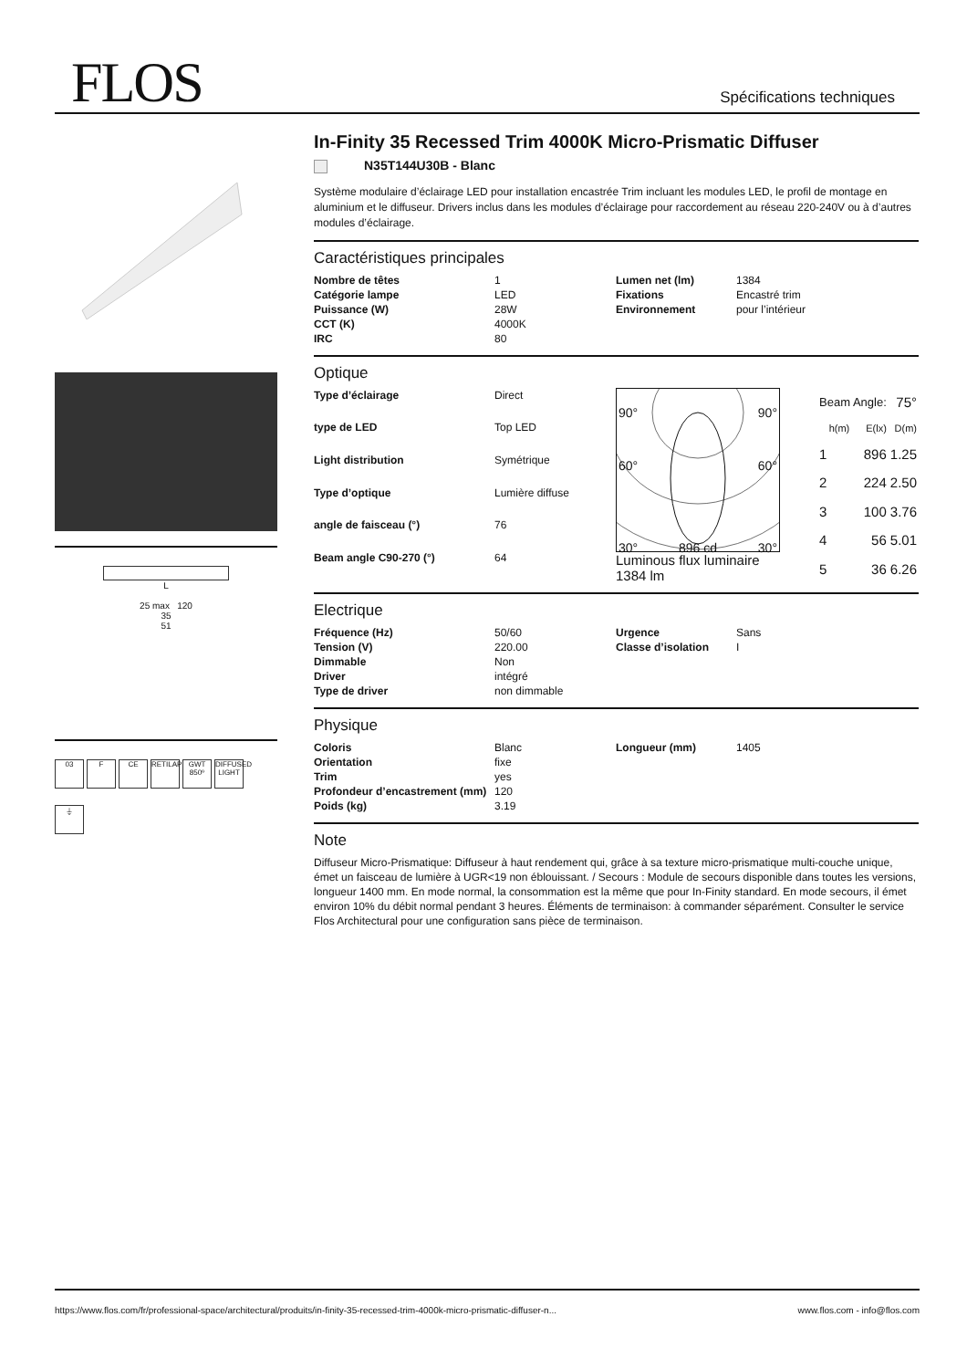FLOS Spécifications techniques
L
25 max 120
35
51
03 F CE RETILAP GWT 850º DIFFUSED LIGHT
⏚
In-Finity 35 Recessed Trim 4000K Micro-Prismatic Diffuser
N35T144U30B - Blanc
Système modulaire d’éclairage LED pour installation encastrée Trim incluant les modules LED, le profil de montage en aluminium et le diffuseur. Drivers inclus dans les modules d’éclairage pour raccordement au réseau 220-240V ou à d’autres modules d’éclairage.
Caractéristiques principales
| Nombre de têtes | 1 | Lumen net (lm) | 1384 |
| Catégorie lampe | LED | Fixations | Encastré trim |
| Puissance (W) | 28W | Environnement | pour l’intérieur |
| CCT (K) | 4000K | | |
| IRC | 80 | | |
Optique
| Type d’éclairage | Direct |
| type de LED | Top LED |
| Light distribution | Symétrique |
| Type d’optique | Lumière diffuse |
| angle de faisceau (°) | 76 |
| Beam angle C90-270 (°) | 64 |
90° 90°
60° 60°
30° 896 cd 30°
Luminous flux luminaire
1384 lm
| Beam Angle: | | 75° |
| h(m) | E(lx) | D(m) |
| 1 | 896 | 1.25 |
| 2 | 224 | 2.50 |
| 3 | 100 | 3.76 |
| 4 | 56 | 5.01 |
| 5 | 36 | 6.26 |
Electrique
| Fréquence (Hz) | 50/60 | Urgence | Sans |
| Tension (V) | 220.00 | Classe d’isolation | I |
| Dimmable | Non | | |
| Driver | intégré | | |
| Type de driver | non dimmable | | |
Physique
| Coloris | Blanc | Longueur (mm) | 1405 |
| Orientation | fixe | | |
| Trim | yes | | |
| Profondeur d’encastrement (mm) | 120 | | |
| Poids (kg) | 3.19 | | |
Note
Diffuseur Micro-Prismatique: Diffuseur à haut rendement qui, grâce à sa texture micro-prismatique multi-couche unique, émet un faisceau de lumière à UGR<19 non éblouissant. / Secours : Module de secours disponible dans toutes les versions, longueur 1400 mm. En mode normal, la consommation est la même que pour In-Finity standard. En mode secours, il émet environ 10% du débit normal pendant 3 heures. Éléments de terminaison: à commander séparément. Consulter le service Flos Architectural pour une configuration sans pièce de terminaison.
https://www.flos.com/fr/professional-space/architectural/produits/in-finity-35-recessed-trim-4000k-micro-prismatic-diffuser-n... www.flos.com - info@flos.com